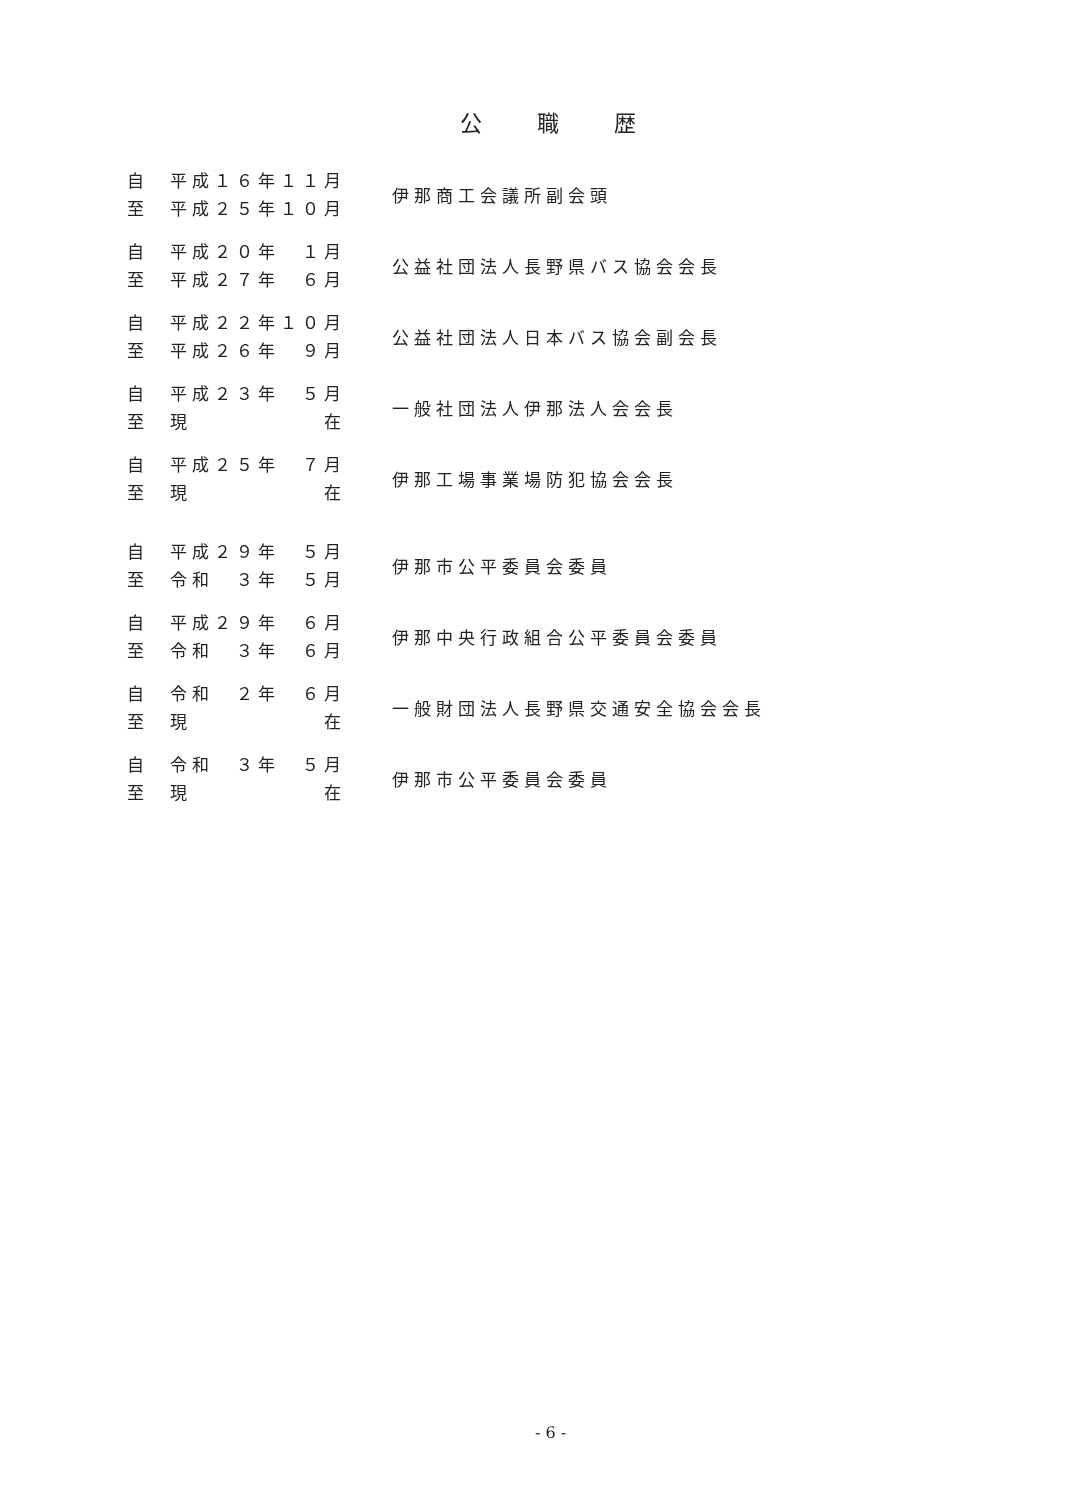公職歴
自 平成１６年１１月
至 平成２５年１０月
伊那商工会議所副会頭
自 平成２０年　１月
至 平成２７年　６月
公益社団法人長野県バス協会会長
自 平成２２年１０月
至 平成２６年　９月
公益社団法人日本バス協会副会長
自 平成２３年　５月
至 現　　　　　　在
一般社団法人伊那法人会会長
自 平成２５年　７月
至 現　　　　　　在
伊那工場事業場防犯協会会長
自 平成２９年　５月
至 令和　３年　５月
伊那市公平委員会委員
自 平成２９年　６月
至 令和　３年　６月
伊那中央行政組合公平委員会委員
自 令和　２年　６月
至 現　　　　　　在
一般財団法人長野県交通安全協会会長
自 令和　３年　５月
至 現　　　　　　在
伊那市公平委員会委員
- 6 -